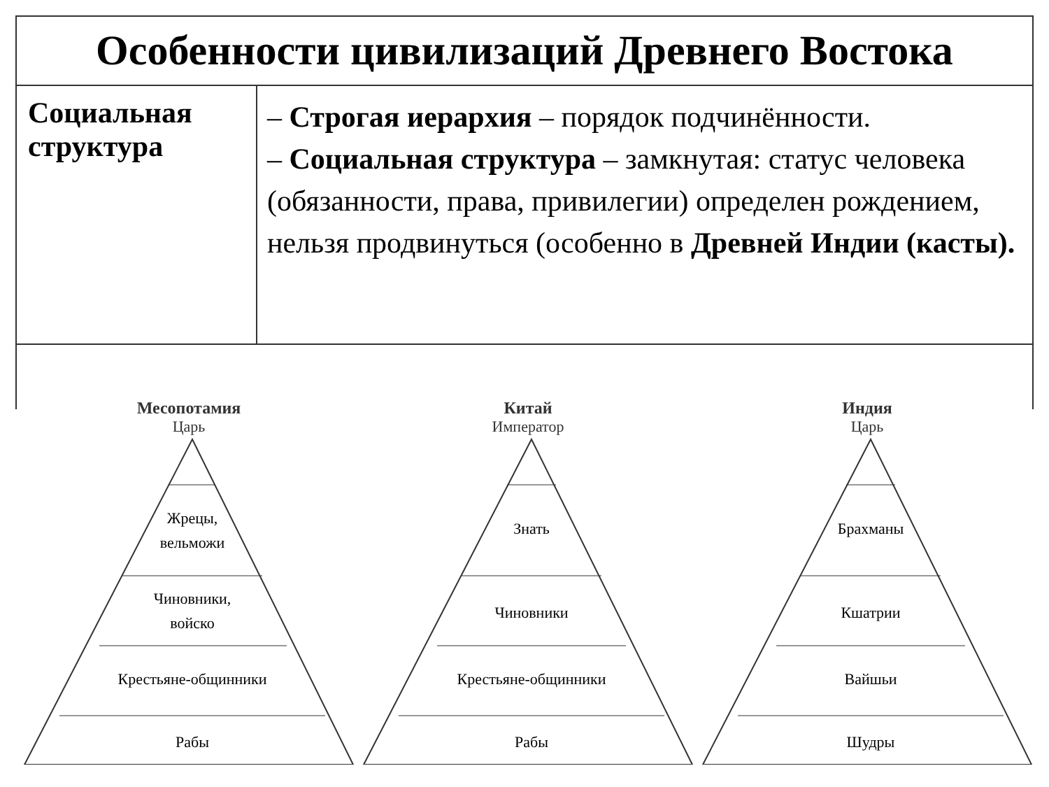| Особенности цивилизаций Древнего Востока | |
| --- | --- |
| Социальная структура | – Строгая иерархия – порядок подчинённости. – Социальная структура – замкнутая: статус человека (обязанности, права, привилегии) определен рождением, нельзя продвинуться (особенно в Древней Индии (касты). |
Месопотамия
Царь
Жрецы,
вельможи
Чиновники,
войско
Крестьяне-общинники
Рабы
Китай
Император
Знать
Чиновники
Крестьяне-общинники
Рабы
Индия
Царь
Брахманы
Кшатрии
Вайшьи
Шудры